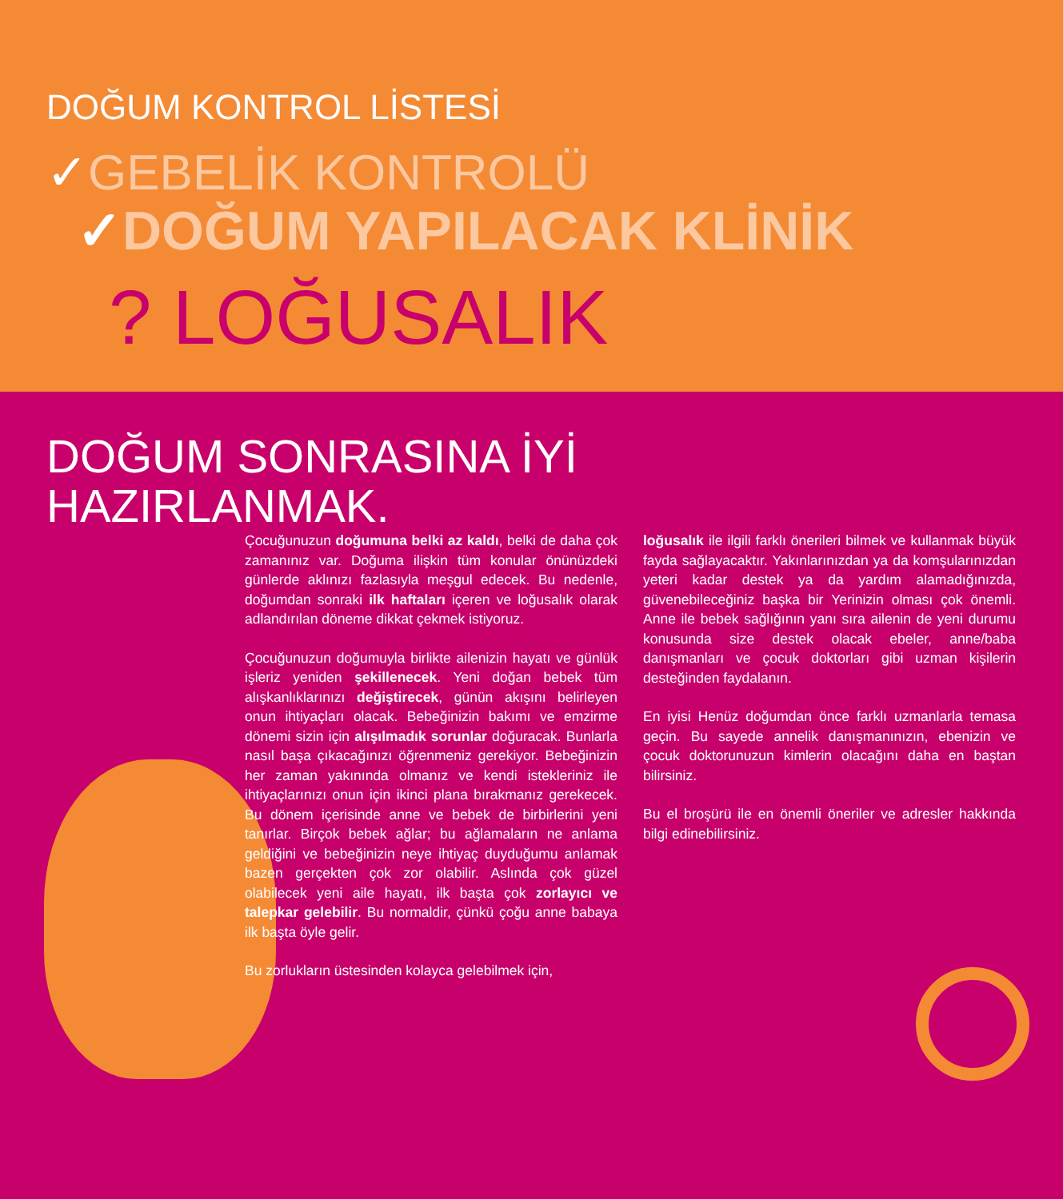DOĞUM KONTROL LİSTESİ
✓GEBELİK KONTROLÜ
✓DOĞUM YAPILACAK KLİNİK
? LOĞUSALIK
DOĞUM SONRASINA İYİ
HAZIRLANMAK.
Çocuğunuzun doğumuna belki az kaldı, belki de daha çok zamanınız var. Doğuma ilişkin tüm konular önünüzdeki günlerde aklınızı fazlasıyla meşgul edecek. Bu nedenle, doğumdan sonraki ilk haftaları içeren ve loğusalık olarak adlandırılan döneme dikkat çekmek istiyoruz.
Çocuğunuzun doğumuyla birlikte ailenizin hayatı ve günlük işleriz yeniden şekillenecek. Yeni doğan bebek tüm alışkanlıklarınızı değiştirecek, günün akışını belirleyen onun ihtiyaçları olacak. Bebeğinizin bakımı ve emzirme dönemi sizin için alışılmadık sorunlar doğuracak. Bunlarla nasıl başa çıkacağınızı öğrenmeniz gerekiyor. Bebeğinizin her zaman yakınında olmanız ve kendi istekleriniz ile ihtiyaçlarınızı onun için ikinci plana bırakmanız gerekecek. Bu dönem içerisinde anne ve bebek de birbirlerini yeni tanırlar. Birçok bebek ağlar; bu ağlamaların ne anlama geldiğini ve bebeğinizin neye ihtiyaç duyduğumu anlamak bazen gerçekten çok zor olabilir. Aslında çok güzel olabilecek yeni aile hayatı, ilk başta çok zorlayıcı ve talepkar gelebilir. Bu normaldir, çünkü çoğu anne babaya ilk başta öyle gelir.
Bu zorlukların üstesinden kolayca gelebilmek için,
loğusalık ile ilgili farklı önerileri bilmek ve kullanmak büyük fayda sağlayacaktır. Yakınlarınızdan ya da komşularınızdan yeteri kadar destek ya da yardım alamadığınızda, güvenebileceğiniz başka bir Yerinizin olması çok önemli. Anne ile bebek sağlığının yanı sıra ailenin de yeni durumu konusunda size destek olacak ebeler, anne/baba danışmanları ve çocuk doktorları gibi uzman kişilerin desteğinden faydalanın.
En iyisi Henüz doğumdan önce farklı uzmanlarla temasa geçin. Bu sayede annelik danışmanınızın, ebenizin ve çocuk doktorunuzun kimlerin olacağını daha en baştan bilirsiniz.
Bu el broşürü ile en önemli öneriler ve adresler hakkında bilgi edinebilirsiniz.